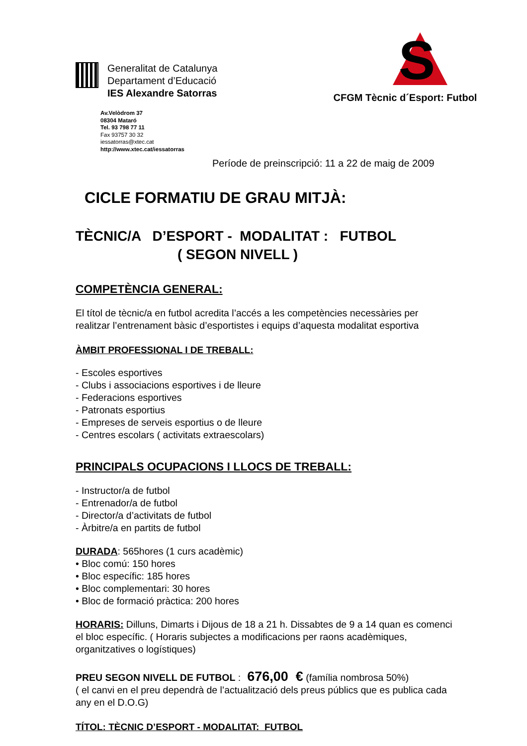Generalitat de Catalunya
Departament d’Educació
IES Alexandre Satorras
Av.Velòdrom 37
08304 Mataró
Tel. 93 798 77 11
Fax 93757 30 32
iessatorras@xtec.cat
http://www.xtec.cat/iessatorras
S
CFGM Tècnic d´Esport: Futbol
Període de preinscripció: 11 a 22 de maig de 2009
CICLE FORMATIU DE GRAU MITJÀ:
TÈCNIC/A D’ESPORT - MODALITAT : FUTBOL
( SEGON NIVELL )
COMPETÈNCIA GENERAL:
El títol de tècnic/a en futbol acredita l’accés a les competències necessàries per realitzar l’entrenament bàsic d’esportistes i equips d’aquesta modalitat esportiva
ÀMBIT PROFESSIONAL I DE TREBALL:
- Escoles esportives
- Clubs i associacions esportives i de lleure
- Federacions esportives
- Patronats esportius
- Empreses de serveis esportius o de lleure
- Centres escolars ( activitats extraescolars)
PRINCIPALS OCUPACIONS I LLOCS DE TREBALL:
- Instructor/a de futbol
- Entrenador/a de futbol
- Director/a d’activitats de futbol
- Àrbitre/a en partits de futbol
DURADA: 565hores (1 curs acadèmic)
• Bloc comú: 150 hores
• Bloc específic: 185 hores
• Bloc complementari: 30 hores
• Bloc de formació pràctica: 200 hores
HORARIS: Dilluns, Dimarts i Dijous de 18 a 21 h. Dissabtes de 9 a 14 quan es comenci el bloc específic. ( Horaris subjectes a modificacions per raons acadèmiques, organitzatives o logístiques)
PREU SEGON NIVELL DE FUTBOL : 676,00 € (família nombrosa 50%)
( el canvi en el preu dependrà de l’actualització dels preus públics que es publica cada any en el D.O.G)
TÍTOL: TÈCNIC D’ESPORT - MODALITAT: FUTBOL